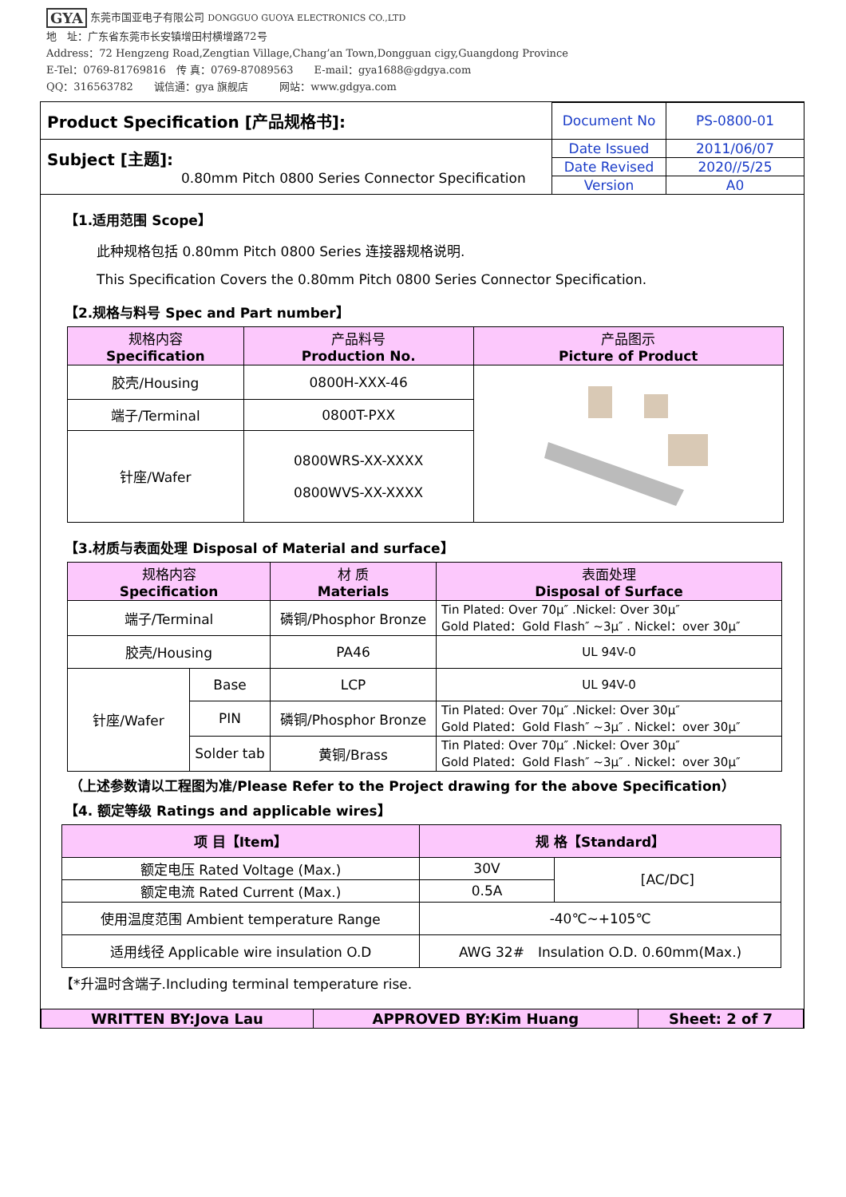GYA 东莞市国亚电子有限公司 DONGGUO GUOYA ELECTRONICS CO.,LTD
地　址：广东省东莞市长安镇增田村横增路72号
Address：72 Hengzeng Road,Zengtian Village,Chang’an Town,Dongguan cigy,Guangdong Province
E-Tel：0769-81769816　传 真：0769-87089563　　E-mail：gya1688@gdgya.com
QQ：316563782　　诚信通：gya 旗舰店　　　网站：www.gdgya.com
| Product Specification [产品规格书]: | Document No | PS-0800-01 |
| Subject [主题]: 0.80mm Pitch 0800 Series Connector Specification | Date Issued | 2011/06/07 |
| | Date Revised | 2020//5/25 |
| | Version | A0 |
【1.适用范围 Scope】
此种规格包括 0.80mm Pitch 0800 Series 连接器规格说明.
This Specification Covers the 0.80mm Pitch 0800 Series Connector Specification.
【2.规格与料号 Spec and Part number】
| 规格内容 Specification | 产品料号 Production No. | 产品图示 Picture of Product |
| --- | --- | --- |
| 胶壳/Housing | 0800H-XXX-46 | |
| 端子/Terminal | 0800T-PXX | |
| 针座/Wafer | 0800WRS-XX-XXXX 0800WVS-XX-XXXX | |
【3.材质与表面处理 Disposal of Material and surface】
| 规格内容 Specification | | 材 质 Materials | 表面处理 Disposal of Surface |
| --- | --- | --- | --- |
| 端子/Terminal | | 磷铜/Phosphor Bronze | Tin Plated: Over 70μ″ .Nickel: Over 30μ″ Gold Plated：Gold Flash″ ~3μ″ . Nickel：over 30μ″ |
| 胶壳/Housing | | PA46 | UL 94V-0 |
| 针座/Wafer | Base | LCP | UL 94V-0 |
| | PIN | 磷铜/Phosphor Bronze | Tin Plated: Over 70μ″ .Nickel: Over 30μ″ Gold Plated：Gold Flash″ ~3μ″ . Nickel：over 30μ″ |
| | Solder tab | 黄铜/Brass | Tin Plated: Over 70μ″ .Nickel: Over 30μ″ Gold Plated：Gold Flash″ ~3μ″ . Nickel：over 30μ″ |
（上述参数请以工程图为准/Please Refer to the Project drawing for the above Specification）
【4. 额定等级 Ratings and applicable wires】
| 项 目【Item】 | 规 格【Standard】 | |
| --- | --- | --- |
| 额定电压 Rated Voltage (Max.) | 30V | [AC/DC] |
| 额定电流 Rated Current (Max.) | 0.5A | |
| 使用温度范围 Ambient temperature Range | -40℃~+105℃ | |
| 适用线径 Applicable wire insulation O.D | AWG 32# Insulation O.D. 0.60mm(Max.) | |
【*升温时含端子.Including terminal temperature rise.
| WRITTEN BY:Jova Lau | APPROVED BY:Kim Huang | Sheet: 2 of 7 |